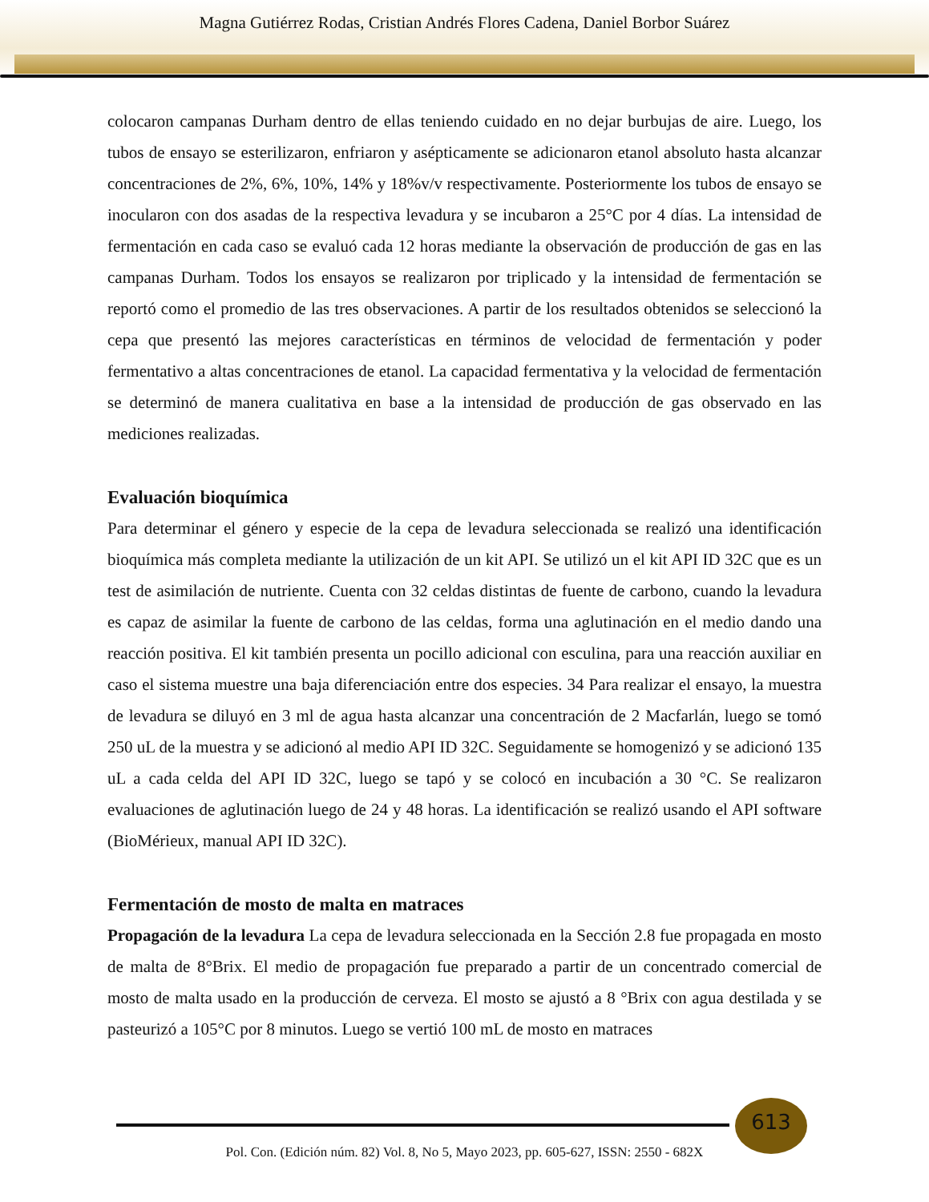Magna Gutiérrez Rodas, Cristian Andrés Flores Cadena, Daniel Borbor Suárez
colocaron campanas Durham dentro de ellas teniendo cuidado en no dejar burbujas de aire. Luego, los tubos de ensayo se esterilizaron, enfriaron y asépticamente se adicionaron etanol absoluto hasta alcanzar concentraciones de 2%, 6%, 10%, 14% y 18%v/v respectivamente. Posteriormente los tubos de ensayo se inocularon con dos asadas de la respectiva levadura y se incubaron a 25°C por 4 días. La intensidad de fermentación en cada caso se evaluó cada 12 horas mediante la observación de producción de gas en las campanas Durham. Todos los ensayos se realizaron por triplicado y la intensidad de fermentación se reportó como el promedio de las tres observaciones. A partir de los resultados obtenidos se seleccionó la cepa que presentó las mejores características en términos de velocidad de fermentación y poder fermentativo a altas concentraciones de etanol. La capacidad fermentativa y la velocidad de fermentación se determinó de manera cualitativa en base a la intensidad de producción de gas observado en las mediciones realizadas.
Evaluación bioquímica
Para determinar el género y especie de la cepa de levadura seleccionada se realizó una identificación bioquímica más completa mediante la utilización de un kit API. Se utilizó un el kit API ID 32C que es un test de asimilación de nutriente. Cuenta con 32 celdas distintas de fuente de carbono, cuando la levadura es capaz de asimilar la fuente de carbono de las celdas, forma una aglutinación en el medio dando una reacción positiva. El kit también presenta un pocillo adicional con esculina, para una reacción auxiliar en caso el sistema muestre una baja diferenciación entre dos especies. 34 Para realizar el ensayo, la muestra de levadura se diluyó en 3 ml de agua hasta alcanzar una concentración de 2 Macfarlán, luego se tomó 250 uL de la muestra y se adicionó al medio API ID 32C. Seguidamente se homogenizó y se adicionó 135 uL a cada celda del API ID 32C, luego se tapó y se colocó en incubación a 30 °C. Se realizaron evaluaciones de aglutinación luego de 24 y 48 horas. La identificación se realizó usando el API software (BioMérieux, manual API ID 32C).
Fermentación de mosto de malta en matraces
Propagación de la levadura La cepa de levadura seleccionada en la Sección 2.8 fue propagada en mosto de malta de 8°Brix. El medio de propagación fue preparado a partir de un concentrado comercial de mosto de malta usado en la producción de cerveza. El mosto se ajustó a 8 °Brix con agua destilada y se pasteurizó a 105°C por 8 minutos. Luego se vertió 100 mL de mosto en matraces
613
Pol. Con. (Edición núm. 82) Vol. 8, No 5, Mayo 2023, pp. 605-627, ISSN: 2550 - 682X